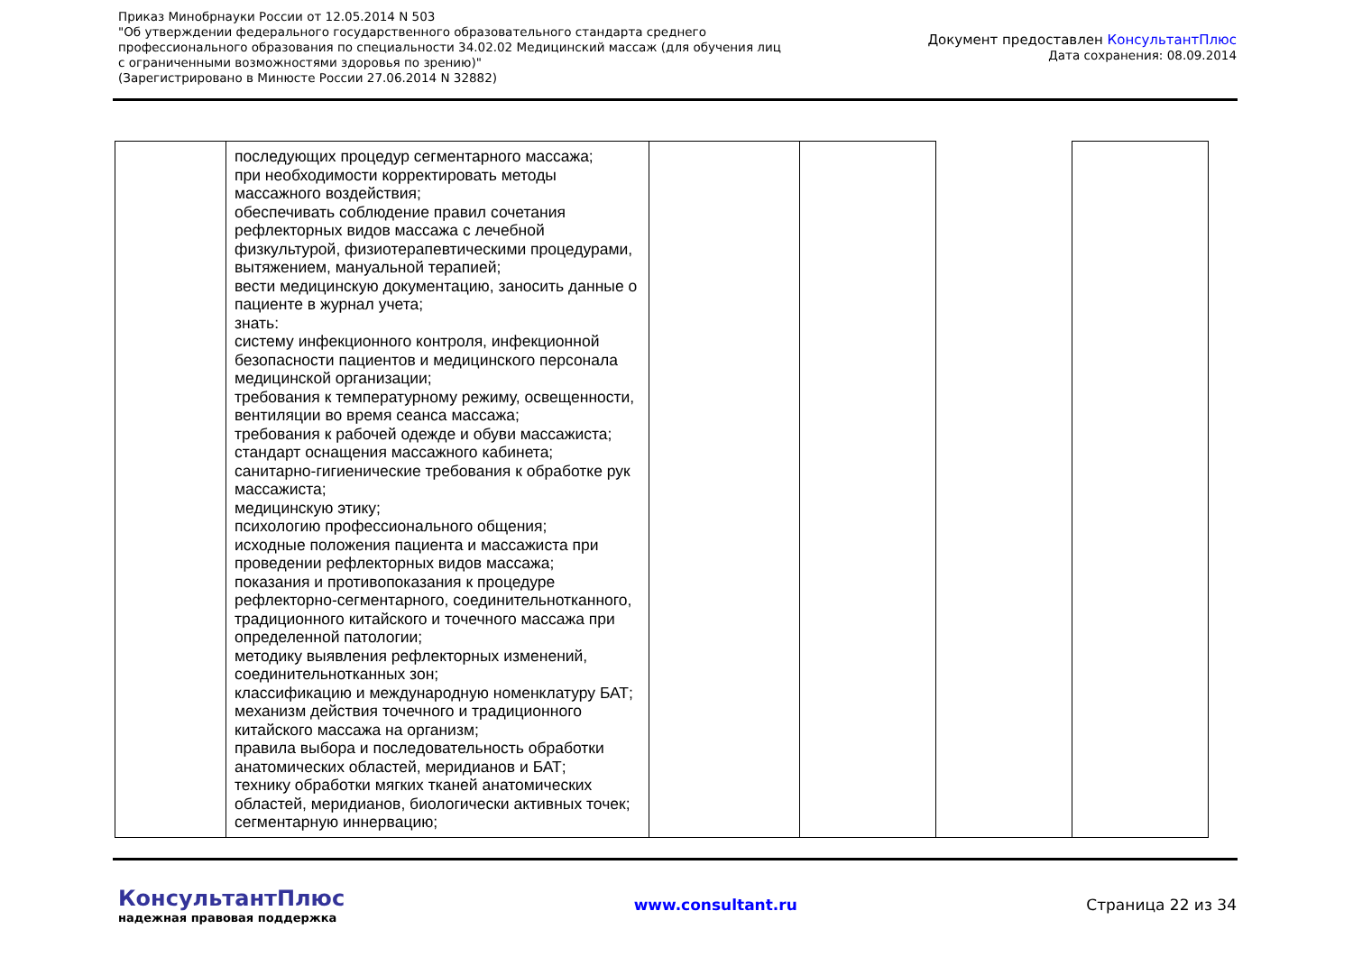Приказ Минобрнауки России от 12.05.2014 N 503
"Об утверждении федерального государственного образовательного стандарта среднего
профессионального образования по специальности 34.02.02 Медицинский массаж (для обучения лиц
с ограниченными возможностями здоровья по зрению)"
(Зарегистрировано в Минюсте России 27.06.2014 N 32882)
Документ предоставлен КонсультантПлюс
Дата сохранения: 08.09.2014
| | последующих процедур сегментарного массажа; при необходимости корректировать методы массажного воздействия; обеспечивать соблюдение правил сочетания рефлекторных видов массажа с лечебной физкультурой, физиотерапевтическими процедурами, вытяжением, мануальной терапией; вести медицинскую документацию, заносить данные о пациенте в журнал учета; знать: систему инфекционного контроля, инфекционной безопасности пациентов и медицинского персонала медицинской организации; требования к температурному режиму, освещенности, вентиляции во время сеанса массажа; требования к рабочей одежде и обуви массажиста; стандарт оснащения массажного кабинета; санитарно-гигиенические требования к обработке рук массажиста; медицинскую этику; психологию профессионального общения; исходные положения пациента и массажиста при проведении рефлекторных видов массажа; показания и противопоказания к процедуре рефлекторно-сегментарного, соединительнотканного, традиционного китайского и точечного массажа при определенной патологии; методику выявления рефлекторных изменений, соединительнотканных зон; классификацию и международную номенклатуру БАТ; механизм действия точечного и традиционного китайского массажа на организм; правила выбора и последовательность обработки анатомических областей, меридианов и БАТ; технику обработки мягких тканей анатомических областей, меридианов, биологически активных точек; сегментарную иннервацию; | | | | |
КонсультантПлюс
надежная правовая поддержка
www.consultant.ru Страница 22 из 34